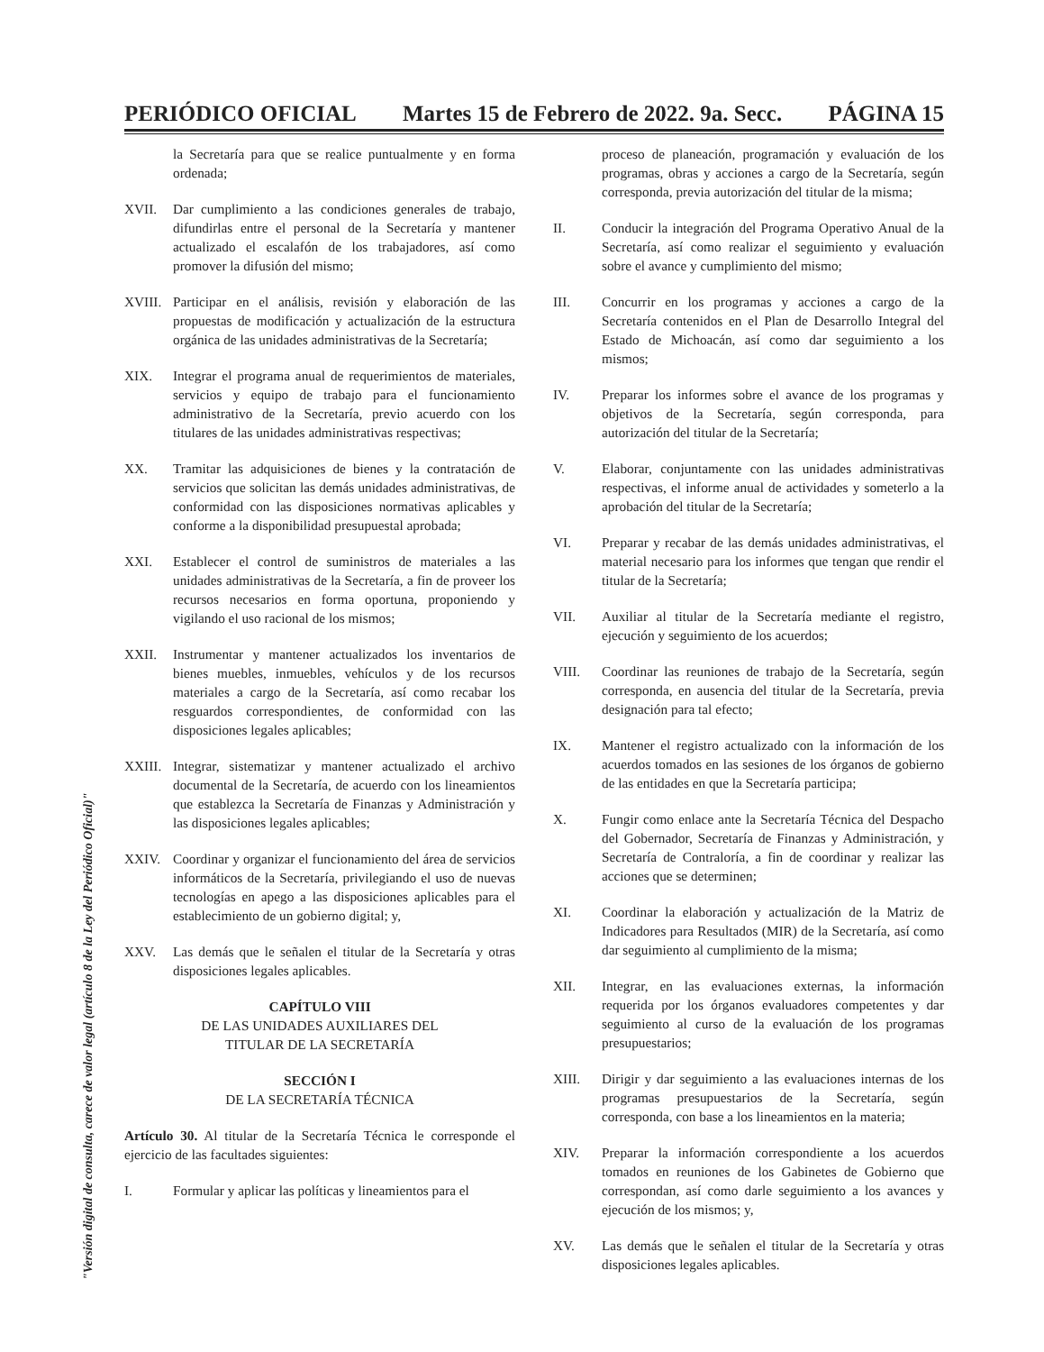PERIÓDICO OFICIAL Martes 15 de Febrero de 2022. 9a. Secc. PÁGINA 15
la Secretaría para que se realice puntualmente y en forma ordenada;
XVII. Dar cumplimiento a las condiciones generales de trabajo, difundirlas entre el personal de la Secretaría y mantener actualizado el escalafón de los trabajadores, así como promover la difusión del mismo;
XVIII.
Participar en el análisis, revisión y elaboración de las propuestas de modificación y actualización de la estructura orgánica de las unidades administrativas de la Secretaría;
XIX. Integrar el programa anual de requerimientos de materiales, servicios y equipo de trabajo para el funcionamiento administrativo de la Secretaría, previo acuerdo con los titulares de las unidades administrativas respectivas;
XX. Tramitar las adquisiciones de bienes y la contratación de servicios que solicitan las demás unidades administrativas, de conformidad con las disposiciones normativas aplicables y conforme a la disponibilidad presupuestal aprobada;
XXI. Establecer el control de suministros de materiales a las unidades administrativas de la Secretaría, a fin de proveer los recursos necesarios en forma oportuna, proponiendo y vigilando el uso racional de los mismos;
XXII. Instrumentar y mantener actualizados los inventarios de bienes muebles, inmuebles, vehículos y de los recursos materiales a cargo de la Secretaría, así como recabar los resguardos correspondientes, de conformidad con las disposiciones legales aplicables;
XXIII.
Integrar, sistematizar y mantener actualizado el archivo documental de la Secretaría, de acuerdo con los lineamientos que establezca la Secretaría de Finanzas y Administración y las disposiciones legales aplicables;
XXIV. Coordinar y organizar el funcionamiento del área de servicios informáticos de la Secretaría, privilegiando el uso de nuevas tecnologías en apego a las disposiciones aplicables para el establecimiento de un gobierno digital; y,
XXV. Las demás que le señalen el titular de la Secretaría y otras disposiciones legales aplicables.
CAPÍTULO VIII
DE LAS UNIDADES AUXILIARES DEL
TITULAR DE LA SECRETARÍA
SECCIÓN I
DE LA SECRETARÍA TÉCNICA
Artículo 30. Al titular de la Secretaría Técnica le corresponde el ejercicio de las facultades siguientes:
I. Formular y aplicar las políticas y lineamientos para el
proceso de planeación, programación y evaluación de los programas, obras y acciones a cargo de la Secretaría, según corresponda, previa autorización del titular de la misma;
II. Conducir la integración del Programa Operativo Anual de la Secretaría, así como realizar el seguimiento y evaluación sobre el avance y cumplimiento del mismo;
III. Concurrir en los programas y acciones a cargo de la Secretaría contenidos en el Plan de Desarrollo Integral del Estado de Michoacán, así como dar seguimiento a los mismos;
IV. Preparar los informes sobre el avance de los programas y objetivos de la Secretaría, según corresponda, para autorización del titular de la Secretaría;
V. Elaborar, conjuntamente con las unidades administrativas respectivas, el informe anual de actividades y someterlo a la aprobación del titular de la Secretaría;
VI. Preparar y recabar de las demás unidades administrativas, el material necesario para los informes que tengan que rendir el titular de la Secretaría;
VII. Auxiliar al titular de la Secretaría mediante el registro, ejecución y seguimiento de los acuerdos;
VIII. Coordinar las reuniones de trabajo de la Secretaría, según corresponda, en ausencia del titular de la Secretaría, previa designación para tal efecto;
IX. Mantener el registro actualizado con la información de los acuerdos tomados en las sesiones de los órganos de gobierno de las entidades en que la Secretaría participa;
X. Fungir como enlace ante la Secretaría Técnica del Despacho del Gobernador, Secretaría de Finanzas y Administración, y Secretaría de Contraloría, a fin de coordinar y realizar las acciones que se determinen;
XI. Coordinar la elaboración y actualización de la Matriz de Indicadores para Resultados (MIR) de la Secretaría, así como dar seguimiento al cumplimiento de la misma;
XII. Integrar, en las evaluaciones externas, la información requerida por los órganos evaluadores competentes y dar seguimiento al curso de la evaluación de los programas presupuestarios;
XIII. Dirigir y dar seguimiento a las evaluaciones internas de los programas presupuestarios de la Secretaría, según corresponda, con base a los lineamientos en la materia;
XIV. Preparar la información correspondiente a los acuerdos tomados en reuniones de los Gabinetes de Gobierno que correspondan, así como darle seguimiento a los avances y ejecución de los mismos; y,
XV. Las demás que le señalen el titular de la Secretaría y otras disposiciones legales aplicables.
"Versión digital de consulta, carece de valor legal (artículo 8 de la Ley del Periódico Oficial)"